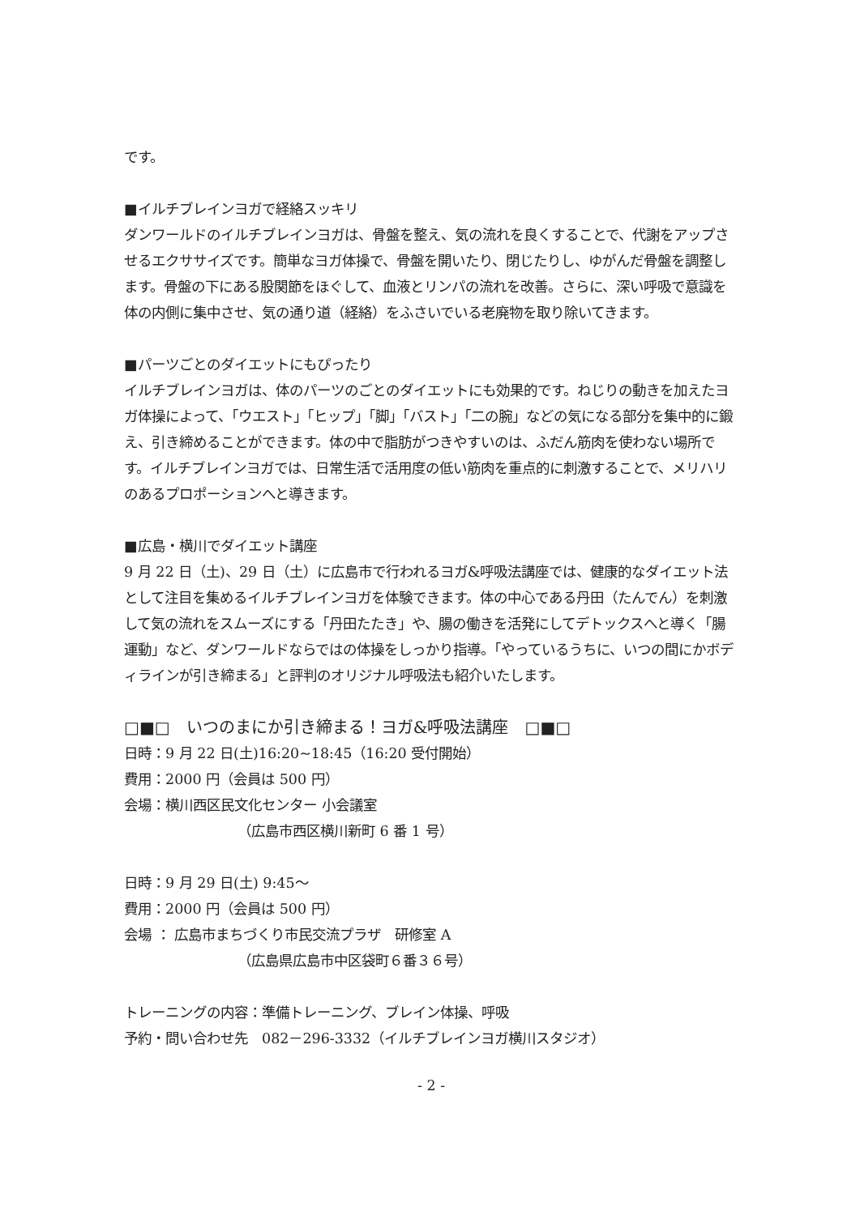です。
■イルチブレインヨガで経絡スッキリ
ダンワールドのイルチブレインヨガは、骨盤を整え、気の流れを良くすることで、代謝をアップさせるエクササイズです。簡単なヨガ体操で、骨盤を開いたり、閉じたりし、ゆがんだ骨盤を調整します。骨盤の下にある股関節をほぐして、血液とリンパの流れを改善。さらに、深い呼吸で意識を体の内側に集中させ、気の通り道（経絡）をふさいでいる老廃物を取り除いてきます。
■パーツごとのダイエットにもぴったり
イルチブレインヨガは、体のパーツのごとのダイエットにも効果的です。ねじりの動きを加えたヨガ体操によって、「ウエスト」「ヒップ」「脚」「バスト」「二の腕」などの気になる部分を集中的に鍛え、引き締めることができます。体の中で脂肪がつきやすいのは、ふだん筋肉を使わない場所です。イルチブレインヨガでは、日常生活で活用度の低い筋肉を重点的に刺激することで、メリハリのあるプロポーションへと導きます。
■広島・横川でダイエット講座
9 月 22 日（土)、29 日（土）に広島市で行われるヨガ&呼吸法講座では、健康的なダイエット法として注目を集めるイルチブレインヨガを体験できます。体の中心である丹田（たんでん）を刺激して気の流れをスムーズにする「丹田たたき」や、腸の働きを活発にしてデトックスへと導く「腸運動」など、ダンワールドならではの体操をしっかり指導。「やっているうちに、いつの間にかボディラインが引き締まる」と評判のオリジナル呼吸法も紹介いたします。
□■□　いつのまにか引き締まる！ヨガ&呼吸法講座　□■□
日時：9 月 22 日(土)16:20~18:45（16:20 受付開始）
費用：2000 円（会員は 500 円）
会場：横川西区民文化センター 小会議室
（広島市西区横川新町 6 番 1 号）
日時：9 月 29 日(土) 9:45～
費用：2000 円（会員は 500 円）
会場 ： 広島市まちづくり市民交流プラザ　研修室 A
（広島県広島市中区袋町６番３６号）
トレーニングの内容：準備トレーニング、ブレイン体操、呼吸
予約・問い合わせ先　082－296-3332（イルチブレインヨガ横川スタジオ）
- 2 -